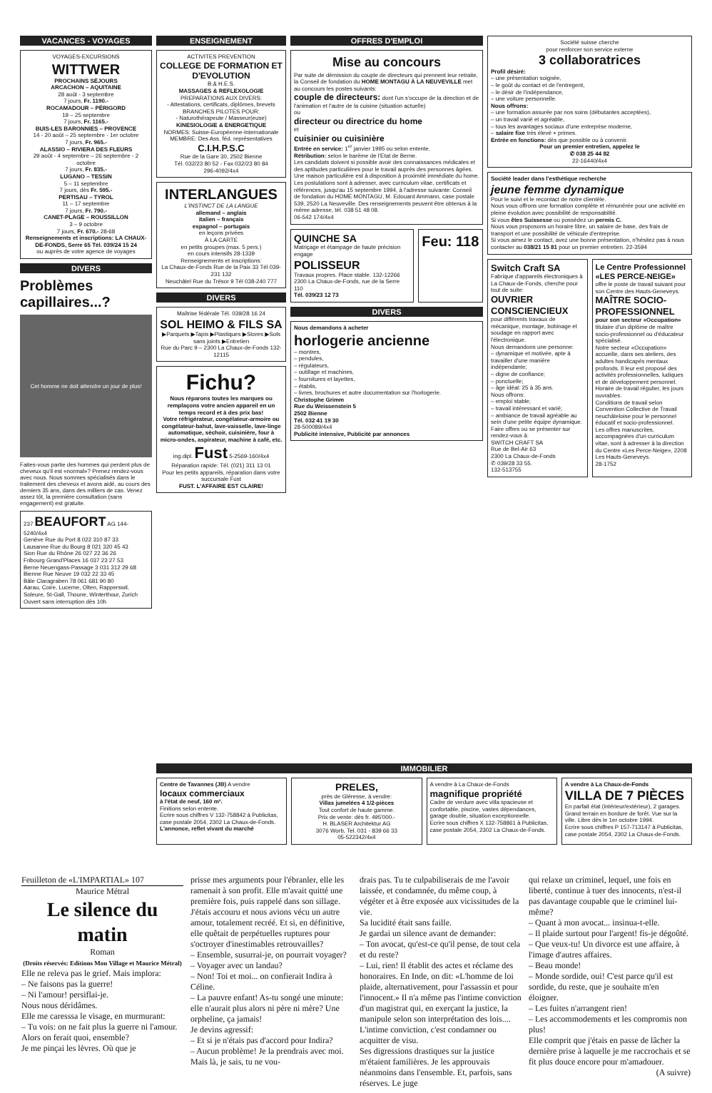VACANCES - VOYAGES
VOYAGES-EXCURSIONS
WITTWER
PROCHAINS SÉJOURS
ARCACHON – AQUITAINE
28 août - 3 septembre
7 jours, Fr. 1190.-
ROCAMADOUR – PÉRIGORD
19 – 25 septembre
7 jours, Fr. 1165.-
BUIS-LES BARONNIES – PROVENCE
14 - 20 août – 25 septembre - 1er octobre
7 jours, Fr. 965.-
ALASSIO – RIVIERA DES FLEURS
29 août - 4 septembre – 26 septembre - 2 octobre
7 jours, Fr. 835.-
LUGANO – TESSIN
5 – 11 septembre
7 jours, dès Fr. 595.-
PERTISAU – TYROL
11 – 17 septembre
7 jours, Fr. 790.-
CANET-PLAGE – ROUSSILLON
3 – 9 octobre
7 jours, Fr. 670.- 28-68
Renseignements et inscriptions: LA CHAUX-DE-FONDS, Serre 65 Tél. 039/24 15 24
ou auprès de votre agence de voyages
DIVERS
Problèmes capillaires...?
Cet homme ne doit attendre un jour de plus!
Faites-vous partie des hommes qui perdent plus de cheveux qu'il est «normal»? Prenez rendez-vous avec nous. Nous sommes spécialisés dans le traitement des cheveux et avons aidé, au cours des derniers 35 ans, dans des milliers de cas. Venez assez tôt, la première consultation (sans engagement) est gratuite.
237 BEAUFORT AG 144-5240/4x4
Genève Rue du Port 8 022 310 87 33
Lausanne Rue du Bourg 8 021 320 45 43
Sion Rue du Rhône 26 027 22 36 26
Fribourg Grand'Places 16 037 23 27 53
Berne Neuengass-Passage 3 031 312 29 68
Bienne Rue Neuve 19 032 22 33 45
Bâle Claragraben 78 061 681 90 80
Aarau, Coire, Lucerne, Olten, Rapperswil, Soleure, St-Gall, Thoune, Winterthour, Zurich
Ouvert sans interruption dès 10h
ENSEIGNEMENT
ACTIVITES PREVENTION
COLLEGE DE FORMATION ET D'EVOLUTION
B.& H.E.S.
MASSAGES & REFLEXOLOGIE
PREPARATIONS AUX DIVERS:
- Attestations, certificats, diplômes, brevets
BRANCHES PILOTES POUR:
- Naturothérapeute / Masseur(euse)
KINESIOLOGIE & ENERGETIQUE
NORMES: Suisse-Européenne-Internationale
MEMBRE: Des Ass. féd. représentatives
C.I.H.P.S.C
Rue de la Gare 30, 2502 Bienne
Tél. 032/23 80 52 - Fax 032/23 80 84
296-4092/4x4
INTERLANGUES
L'INSTINCT DE LA LANGUE
allemand – anglais
italien – français
espagnol – portugais
en leçons privées
À LA CARTE
en petits groupes (max. 5 pers.)
en cours intensifs 28-1339
Renseignements et inscriptions:
La Chaux-de-Fonds Rue de la Paix 33 Tél 039-231 132
Neuchâtel Rue du Trésor 9 Tél 038-240 777
DIVERS
Maîtrise fédérale Tél. 039/28 16 24
SOL HEIMO & FILS SA
▶Parquets ▶Tapis ▶Plastiques ▶Stores ▶Sols sans joints ▶Entretien
Rue du Parc 9 – 2300 La Chaux-de-Fonds 132-12115
Fichu?
Nous réparons toutes les marques ou remplaçons votre ancien appareil en un temps record et à des prix bas!
Votre réfrigérateur, congélateur-armoire ou congélateur-bahut, lave-vaisselle, lave-linge automatique, séchoir, cuisinière, four à micro-ondes, aspirateur, machine à café, etc.
ing.dipl. Fust 5-2569-160/4x4
Réparation rapide: Tél. (021) 311 13 01
Pour les petits appareils, réparation dans votre succursale Fust
FUST. L'AFFAIRE EST CLAIRE!
OFFRES D'EMPLOI
Mise au concours
Par suite de démission du couple de directeurs qui prennent leur retraite, la Conseil de fondation du HOME MONTAGU À LA NEUVEVILLE met au concours les postes suivants:
couple de directeurs: dont l'un s'occupe de la direction et de l'animation et l'autre de la cuisine (situation actuelle)
ou
directeur ou directrice du home
et
cuisinier ou cuisinière
Entrée en service: 1<sup>er</sup> janvier 1995 ou selon entente.
Rétribution: selon le barème de l'Etat de Berne.
Les candidats doivent si possible avoir des connaissances médicales et des aptitudes particulières pour le travail auprès des personnes âgées.
Une maison particulière est à disposition à proximité immédiate du home.
Les postulations sont à adresser, avec curriculum vitae, certificats et références, jusqu'au 15 septembre 1994, à l'adresse suivante: Conseil de fondation du HOME MONTAGU, M. Edouard Ammann, case postale 539, 2520 La Neuveville. Des renseignements peuvent être obtenus à la même adresse, tél. 038 51 48 08.
06-542 174/4x4
QUINCHE SA
Matriçage et étampage de haute précision
engage
POLISSEUR
Travaux propres. Place stable. 132-12266
2300 La Chaux-de-Fonds, rue de la Serre 110
Tél. 039/23 12 73
Feu: 118
DIVERS
Nous demandons à acheter
horlogerie ancienne
– montres,
– pendules,
– régulateurs,
– outillage et machines,
– fournitures et layettes,
– établis,
– livres, brochures et autre documentation sur l'horlogerie.
Christophe Grimm
Rue du Weissenstein 5
2502 Bienne
Tél. 032 41 19 30
28-500089/4x4
Publicité intensive, Publicité par annonces
Société suisse cherche
pour renforcer son service externe
3 collaboratrices
Profil désiré:
– une présentation soignée,
– le goût du contact et de l'entregent,
– le désir de l'indépendance,
– une voiture personnelle.
Nous offrons:
– une formation assurée par nos soins (débutantes acceptées),
– un travail varié et agréable,
– tous les avantages sociaux d'une entreprise moderne,
– salaire fixe très élevé + primes.
Entrée en fonctions: dès que possible ou à convenir.
Pour un premier entretien, appelez le
✆ 038 25 44 82
22-16440/4x4
Société leader dans l'esthétique recherche
jeune femme dynamique
Pour le suivi et le recontact de notre clientèle.
Nous vous offrons une formation complète et rémunérée pour une activité en pleine évolution avec possibilité de responsabilité.
Si vous êtes Suissesse ou possédez un permis C.
Nous vous proposons un horaire libre, un salaire de base, des frais de transport et une possibilité de véhicule d'entreprise.
Si vous aimez le contact, avez une bonne présentation, n'hésitez pas à nous contacter au 038/21 15 81 pour un premier entretien. 22-3594
Switch Craft SA
Fabrique d'appareils électroniques à La Chaux-de-Fonds, cherche pour tout de suite:
OUVRIER CONSCIENCIEUX
pour différents travaux de mécanique, montage, bobinage et soudage en rapport avec l'électronique.
Nous demandons une personne:
– dynamique et motivée, apte à travailler d'une manière indépendante;
– digne de confiance;
– ponctuelle;
– âge idéal: 25 à 35 ans.
Nous offrons:
– emploi stable;
– travail intéressant et varié;
– ambiance de travail agréable au sein d'une petite équipe dynamique.
Faire offres ou se présenter sur rendez-vous à:
SWITCH CRAFT SA
Rue de Bel-Air 63
2300 La Chaux-de-Fonds
✆ 039/28 33 55.
132-513755
Le Centre Professionnel «LES PERCE-NEIGE»
offre le poste de travail suivant pour son Centre des Hauts-Geneveys.
MAÎTRE SOCIO-PROFESSIONNEL
pour son secteur «Occupation»
titulaire d'un diplôme de maître socio-professionnel ou d'éducateur spécialisé.
Notre secteur «Occupation» accueille, dans ses ateliers, des adultes handicapés mentaux profonds. Il leur est proposé des activités professionnelles, ludiques et de développement personnel.
Horaire de travail régulier, les jours ouvrables.
Conditions de travail selon Convention Collective de Travail neuchâteloise pour le personnel éducatif et socio-professionnel.
Les offres manuscrites, accompagnées d'un curriculum vitae, sont à adresser à la direction du Centre «Les Perce-Neige», 2208 Les Hauts-Geneveys.
28-1752
IMMOBILIER
Centre de Tavannes (JB) A vendre
locaux commerciaux
à l'état de neuf, 160 m².
Finitions selon entente.
Ecrire sous chiffres V 132-758842 à Publicitas, case postale 2054, 2302 La Chaux-de-Fonds.
L'annonce, reflet vivant du marché
PRELES,
près de Gléresse, à vendre:
Villas jumelées 4 1/2-pièces
Tout confort de haute gamme.
Prix de vente: dès fr. 495'000.-
H. BLASER Architektur AG
3076 Worb, Tel. 031 - 839 66 33
05-522342/4x4
A vendre à La Chaux-de-Fonds
magnifique propriété
Cadre de verdure avec villa spacieuse et confortable, piscine, vastes dépendances, garage double, situation exceptionnelle.
Ecrire sous chiffres X 132-758861 à Publicitas, case postale 2054, 2302 La Chaux-de-Fonds.
A vendre à La Chaux-de-Fonds
VILLA DE 7 PIÈCES
En parfait état (intérieur/extérieur), 2 garages. Grand terrain en bordure de forêt. Vue sur la ville. Libre dès le 1er octobre 1994.
Ecrire sous chiffres P 157-713147 à Publicitas, case postale 2054, 2302 La Chaux-de-Fonds.
Feuilleton de «L'IMPARTIAL» 107
Maurice Métral
Le silence du matin
Roman
(Droits réservés: Editions Mon Village et Maurice Métral)
Elle ne releva pas le grief. Mais implora:
– Ne faisons pas la guerre!
– Ni l'amour! persiflai-je.
Nous nous déridâmes.
Elle me caresssa le visage, en murmurant:
– Tu vois: on ne fait plus la guerre ni l'amour. Alors on ferait quoi, ensemble?
Je me pinçai les lèvres. Où que je
prisse mes arguments pour l'ébranler, elle les ramenait à son profit. Elle m'avait quitté une première fois, puis rappelé dans son sillage. J'étais accouru et nous avions vécu un autre amour, totalement recréé. Et si, en définitive, elle quêtait de perpétuelles ruptures pour s'octroyer d'inestimables retrouvailles?
– Ensemble, susurrai-je, on pourrait voyager?
– Voyager avec un landau?
– Non! Toi et moi... on confierait Indira à Céline.
– La pauvre enfant! As-tu songé une minute: elle n'aurait plus alors ni père ni mère? Une orpheline, ça jamais!
Je devins agressif:
– Et si je n'étais pas d'accord pour Indira?
– Aucun problème! Je la prendrais avec moi. Mais là, je sais, tu ne vou-
drais pas. Tu te culpabiliserais de me l'avoir laissée, et condamnée, du même coup, à végéter et à être exposée aux vicissitudes de la vie.
Sa lucidité était sans faille.
Je gardai un silence avant de demander:
– Ton avocat, qu'est-ce qu'il pense, de tout cela et du reste?
– Lui, rien! Il établit des actes et réclame des honoraires. En Inde, on dit: «L'homme de loi plaide, alternativement, pour l'assassin et pour l'innocent.» Il n'a même pas l'intime conviction d'un magistrat qui, en exerçant la justice, la manipule selon son interprétation des lois.... L'intime conviction, c'est condamner ou acquitter de visu.
Ses digressions drastiques sur la justice m'étaient familières. Je les approuvais néanmoins dans l'ensemble. Et, parfois, sans réserves. Le juge
qui relaxe un criminel, lequel, une fois en liberté, continue à tuer des innocents, n'est-il pas davantage coupable que le criminel lui-même?
– Quant à mon avocat... insinua-t-elle.
– Il plaide surtout pour l'argent! fis-je dégoûté.
– Que veux-tu! Un divorce est une affaire, à l'image d'autres affaires.
– Beau monde!
– Monde sordide, oui! C'est parce qu'il est sordide, du reste, que je souhaite m'en éloigner.
– Les fuites n'arrangent rien!
– Les accommodements et les compromis non plus!
Elle comprit que j'étais en passe de lâcher la dernière prise à laquelle je me raccrochais et se fit plus douce encore pour m'amadouer.
(A suivre)